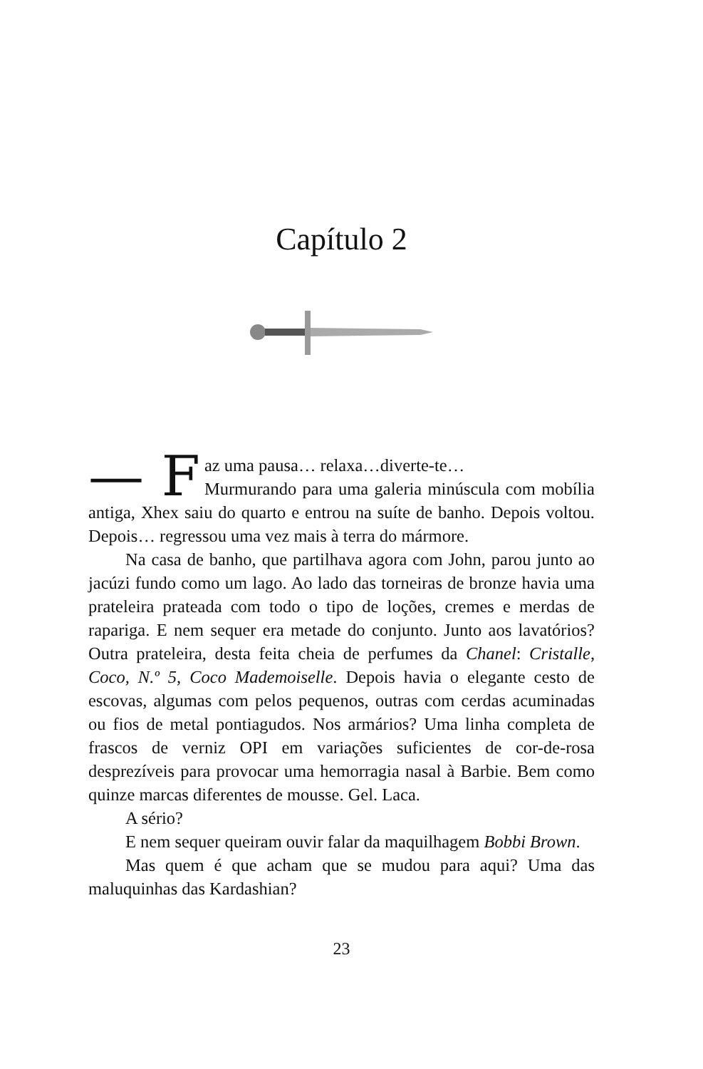Capítulo 2
— F az uma pausa… relaxa…diverte-te…
Murmurando para uma galeria minúscula com mobília antiga, Xhex saiu do quarto e entrou na suíte de banho. Depois voltou. Depois… regressou uma vez mais à terra do mármore.
Na casa de banho, que partilhava agora com John, parou junto ao jacúzi fundo como um lago. Ao lado das torneiras de bronze havia uma prateleira prateada com todo o tipo de loções, cremes e merdas de rapariga. E nem sequer era metade do conjunto. Junto aos lavatórios? Outra prateleira, desta feita cheia de perfumes da Chanel: Cristalle, Coco, N.º 5, Coco Mademoiselle. Depois havia o elegante cesto de escovas, algumas com pelos pequenos, outras com cerdas acuminadas ou fios de metal pontiagudos. Nos armários? Uma linha completa de frascos de verniz OPI em variações suficientes de cor-de-rosa desprezíveis para provocar uma hemorragia nasal à Barbie. Bem como quinze marcas diferentes de mousse. Gel. Laca.
A sério?
E nem sequer queiram ouvir falar da maquilhagem Bobbi Brown.
Mas quem é que acham que se mudou para aqui? Uma das maluquinhas das Kardashian?
23